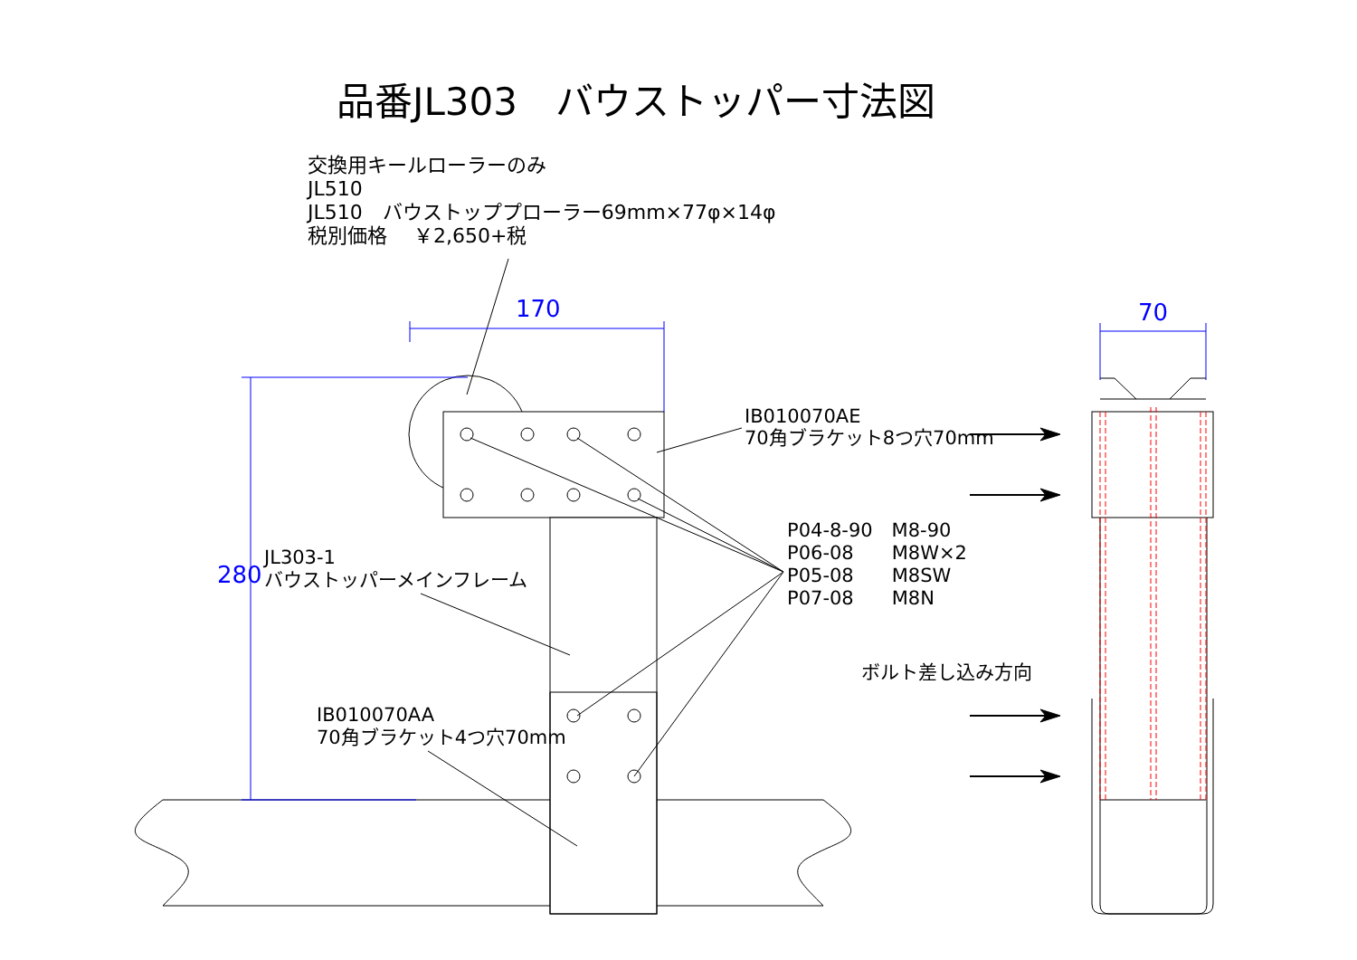品番JL303　バウストッパー寸法図
交換用キールローラーのみ
JL510
JL510　バウストッププローラー69mm×77φ×14φ
税別価格　 ￥2,650+税
170 70
280
IB010070AE
70角ブラケット8つ穴70mm
P04-8-90　M8-90
P06-08　　M8W×2
P05-08　　M8SW
P07-08　　M8N
JL303-1
バウストッパーメインフレーム
IB010070AA
70角ブラケット4つ穴70mm
ボルト差し込み方向